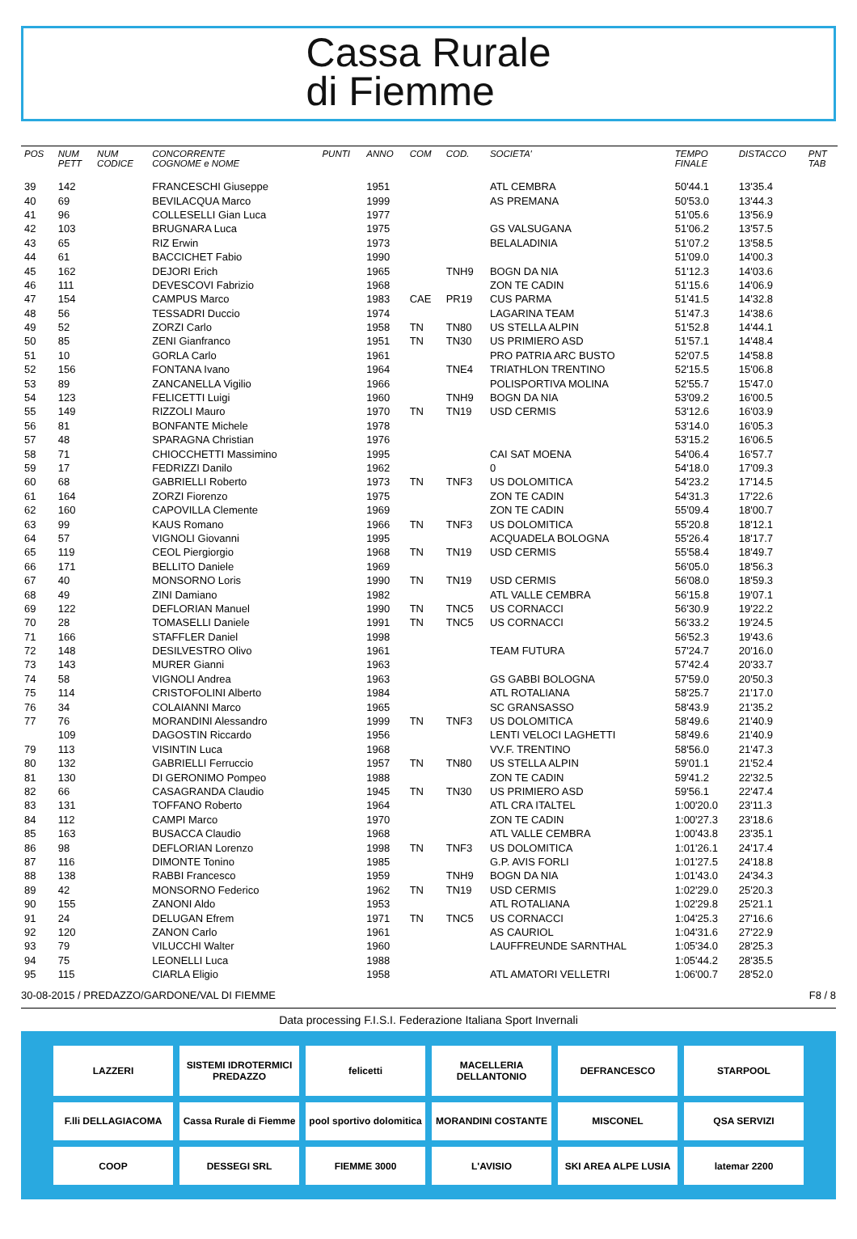Cassa Rurale
di Fiemme
| POS | NUM PETT | NUM CODICE | CONCORRENTE COGNOME e NOME | PUNTI | ANNO | COM | COD. | SOCIETA' | TEMPO FINALE | DISTACCO | PNT TAB |
| --- | --- | --- | --- | --- | --- | --- | --- | --- | --- | --- | --- |
| 39 | 142 | | FRANCESCHI Giuseppe | | 1951 | | | ATL CEMBRA | 50'44.1 | 13'35.4 | |
| 40 | 69 | | BEVILACQUA Marco | | 1999 | | | AS PREMANA | 50'53.0 | 13'44.3 | |
| 41 | 96 | | COLLESELLI Gian Luca | | 1977 | | | | 51'05.6 | 13'56.9 | |
| 42 | 103 | | BRUGNARA Luca | | 1975 | | | GS VALSUGANA | 51'06.2 | 13'57.5 | |
| 43 | 65 | | RIZ Erwin | | 1973 | | | BELALADINIA | 51'07.2 | 13'58.5 | |
| 44 | 61 | | BACCICHET Fabio | | 1990 | | | | 51'09.0 | 14'00.3 | |
| 45 | 162 | | DEJORI Erich | | 1965 | | TNH9 | BOGN DA NIA | 51'12.3 | 14'03.6 | |
| 46 | 111 | | DEVESCOVI Fabrizio | | 1968 | | | ZON TE CADIN | 51'15.6 | 14'06.9 | |
| 47 | 154 | | CAMPUS Marco | | 1983 | CAE | PR19 | CUS PARMA | 51'41.5 | 14'32.8 | |
| 48 | 56 | | TESSADRI Duccio | | 1974 | | | LAGARINA TEAM | 51'47.3 | 14'38.6 | |
| 49 | 52 | | ZORZI Carlo | | 1958 | TN | TN80 | US STELLA ALPIN | 51'52.8 | 14'44.1 | |
| 50 | 85 | | ZENI Gianfranco | | 1951 | TN | TN30 | US PRIMIERO ASD | 51'57.1 | 14'48.4 | |
| 51 | 10 | | GORLA Carlo | | 1961 | | | PRO PATRIA ARC BUSTO | 52'07.5 | 14'58.8 | |
| 52 | 156 | | FONTANA Ivano | | 1964 | | TNE4 | TRIATHLON TRENTINO | 52'15.5 | 15'06.8 | |
| 53 | 89 | | ZANCANELLA Vigilio | | 1966 | | | POLISPORTIVA MOLINA | 52'55.7 | 15'47.0 | |
| 54 | 123 | | FELICETTI Luigi | | 1960 | | TNH9 | BOGN DA NIA | 53'09.2 | 16'00.5 | |
| 55 | 149 | | RIZZOLI Mauro | | 1970 | TN | TN19 | USD CERMIS | 53'12.6 | 16'03.9 | |
| 56 | 81 | | BONFANTE Michele | | 1978 | | | | 53'14.0 | 16'05.3 | |
| 57 | 48 | | SPARAGNA Christian | | 1976 | | | | 53'15.2 | 16'06.5 | |
| 58 | 71 | | CHIOCCHETTI Massimino | | 1995 | | | CAI SAT MOENA | 54'06.4 | 16'57.7 | |
| 59 | 17 | | FEDRIZZI Danilo | | 1962 | | | 0 | 54'18.0 | 17'09.3 | |
| 60 | 68 | | GABRIELLI Roberto | | 1973 | TN | TNF3 | US DOLOMITICA | 54'23.2 | 17'14.5 | |
| 61 | 164 | | ZORZI Fiorenzo | | 1975 | | | ZON TE CADIN | 54'31.3 | 17'22.6 | |
| 62 | 160 | | CAPOVILLA Clemente | | 1969 | | | ZON TE CADIN | 55'09.4 | 18'00.7 | |
| 63 | 99 | | KAUS Romano | | 1966 | TN | TNF3 | US DOLOMITICA | 55'20.8 | 18'12.1 | |
| 64 | 57 | | VIGNOLI Giovanni | | 1995 | | | ACQUADELA BOLOGNA | 55'26.4 | 18'17.7 | |
| 65 | 119 | | CEOL Piergiorgio | | 1968 | TN | TN19 | USD CERMIS | 55'58.4 | 18'49.7 | |
| 66 | 171 | | BELLITO Daniele | | 1969 | | | | 56'05.0 | 18'56.3 | |
| 67 | 40 | | MONSORNO Loris | | 1990 | TN | TN19 | USD CERMIS | 56'08.0 | 18'59.3 | |
| 68 | 49 | | ZINI Damiano | | 1982 | | | ATL VALLE CEMBRA | 56'15.8 | 19'07.1 | |
| 69 | 122 | | DEFLORIAN Manuel | | 1990 | TN | TNC5 | US CORNACCI | 56'30.9 | 19'22.2 | |
| 70 | 28 | | TOMASELLI Daniele | | 1991 | TN | TNC5 | US CORNACCI | 56'33.2 | 19'24.5 | |
| 71 | 166 | | STAFFLER Daniel | | 1998 | | | | 56'52.3 | 19'43.6 | |
| 72 | 148 | | DESILVESTRO Olivo | | 1961 | | | TEAM FUTURA | 57'24.7 | 20'16.0 | |
| 73 | 143 | | MURER Gianni | | 1963 | | | | 57'42.4 | 20'33.7 | |
| 74 | 58 | | VIGNOLI Andrea | | 1963 | | | GS GABBI BOLOGNA | 57'59.0 | 20'50.3 | |
| 75 | 114 | | CRISTOFOLINI Alberto | | 1984 | | | ATL ROTALIANA | 58'25.7 | 21'17.0 | |
| 76 | 34 | | COLAIANNI Marco | | 1965 | | | SC GRANSASSO | 58'43.9 | 21'35.2 | |
| 77 | 76 | | MORANDINI Alessandro | | 1999 | TN | TNF3 | US DOLOMITICA | 58'49.6 | 21'40.9 | |
| | 109 | | DAGOSTIN Riccardo | | 1956 | | | LENTI VELOCI LAGHETTI | 58'49.6 | 21'40.9 | |
| 79 | 113 | | VISINTIN Luca | | 1968 | | | VV.F. TRENTINO | 58'56.0 | 21'47.3 | |
| 80 | 132 | | GABRIELLI Ferruccio | | 1957 | TN | TN80 | US STELLA ALPIN | 59'01.1 | 21'52.4 | |
| 81 | 130 | | DI GERONIMO Pompeo | | 1988 | | | ZON TE CADIN | 59'41.2 | 22'32.5 | |
| 82 | 66 | | CASAGRANDA Claudio | | 1945 | TN | TN30 | US PRIMIERO ASD | 59'56.1 | 22'47.4 | |
| 83 | 131 | | TOFFANO Roberto | | 1964 | | | ATL CRA ITALTEL | 1:00'20.0 | 23'11.3 | |
| 84 | 112 | | CAMPI Marco | | 1970 | | | ZON TE CADIN | 1:00'27.3 | 23'18.6 | |
| 85 | 163 | | BUSACCA Claudio | | 1968 | | | ATL VALLE CEMBRA | 1:00'43.8 | 23'35.1 | |
| 86 | 98 | | DEFLORIAN Lorenzo | | 1998 | TN | TNF3 | US DOLOMITICA | 1:01'26.1 | 24'17.4 | |
| 87 | 116 | | DIMONTE Tonino | | 1985 | | | G.P. AVIS FORLI | 1:01'27.5 | 24'18.8 | |
| 88 | 138 | | RABBI Francesco | | 1959 | | TNH9 | BOGN DA NIA | 1:01'43.0 | 24'34.3 | |
| 89 | 42 | | MONSORNO Federico | | 1962 | TN | TN19 | USD CERMIS | 1:02'29.0 | 25'20.3 | |
| 90 | 155 | | ZANONI Aldo | | 1953 | | | ATL ROTALIANA | 1:02'29.8 | 25'21.1 | |
| 91 | 24 | | DELUGAN Efrem | | 1971 | TN | TNC5 | US CORNACCI | 1:04'25.3 | 27'16.6 | |
| 92 | 120 | | ZANON Carlo | | 1961 | | | AS CAURIOL | 1:04'31.6 | 27'22.9 | |
| 93 | 79 | | VILUCCHI Walter | | 1960 | | | LAUFFREUNDE SARNTHAL | 1:05'34.0 | 28'25.3 | |
| 94 | 75 | | LEONELLI Luca | | 1988 | | | | 1:05'44.2 | 28'35.5 | |
| 95 | 115 | | CIARLA Eligio | | 1958 | | | ATL AMATORI VELLETRI | 1:06'00.7 | 28'52.0 | |
30-08-2015 / PREDAZZO/GARDONE/VAL DI FIEMME F8 / 8
Data processing F.I.S.I. Federazione Italiana Sport Invernali
LAZZERI
SISTEMI IDROTERMICI PREDAZZO
felicetti
MACELLERIA DELLANTONIO
DEFRANCESCO
STARPOOL
F.lli DELLAGIACOMA
Cassa Rurale di Fiemme
pool sportivo dolomitica
MORANDINI COSTANTE
MISCONEL
QSA SERVIZI
COOP
DESSEGI SRL
FIEMME 3000
L'AVISIO
SKI AREA ALPE LUSIA
latemar 2200